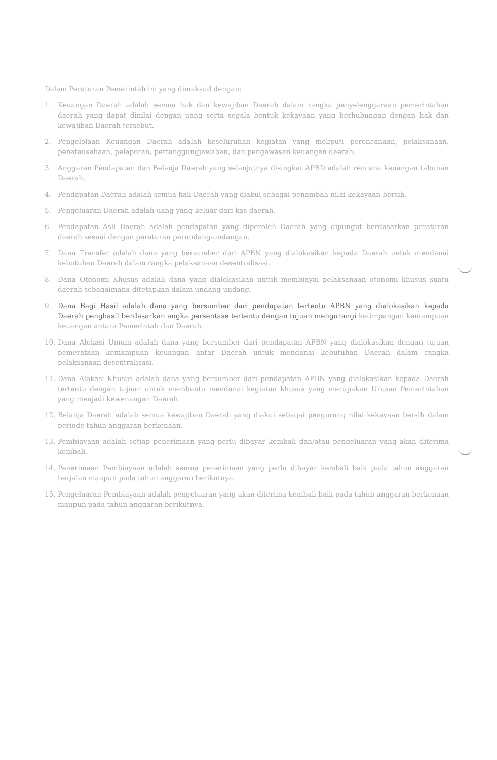Dalam Peraturan Pemerintah ini yang dimaksud dengan:
1. Keuangan Daerah adalah semua hak dan kewajiban Daerah dalam rangka penyelenggaraan pemerintahan daerah yang dapat dinilai dengan uang serta segala bentuk kekayaan yang berhubungan dengan hak dan kewajiban Daerah tersebut.
2. Pengelolaan Keuangan Daerah adalah keseluruhan kegiatan yang meliputi perencanaan, pelaksanaan, penatausahaan, pelaporan, pertanggungjawaban, dan pengawasan keuangan daerah.
3. Anggaran Pendapatan dan Belanja Daerah yang selanjutnya disingkat APBD adalah rencana keuangan tahunan Daerah.
4. Pendapatan Daerah adalah semua hak Daerah yang diakui sebagai penambah nilai kekayaan bersih.
5. Pengeluaran Daerah adalah uang yang keluar dari kas daerah.
6. Pendapatan Asli Daerah adalah pendapatan yang diperoleh Daerah yang dipungut berdasarkan peraturan daerah sesuai dengan peraturan perundang-undangan.
7. Dana Transfer adalah dana yang bersumber dari APBN yang dialokasikan kepada Daerah untuk mendanai kebutuhan Daerah dalam rangka pelaksanaan desentralisasi.
8. Dana Otonomi Khusus adalah dana yang dialokasikan untuk membiayai pelaksanaan otonomi khusus suatu daerah sebagaimana ditetapkan dalam undang-undang.
9. Dana Bagi Hasil adalah dana yang bersumber dari pendapatan tertentu APBN yang dialokasikan kepada Daerah penghasil berdasarkan angka persentase tertentu dengan tujuan mengurangi ketimpangan kemampuan keuangan antara Pemerintah dan Daerah.
10. Dana Alokasi Umum adalah dana yang bersumber dari pendapatan APBN yang dialokasikan dengan tujuan pemerataan kemampuan keuangan antar Daerah untuk mendanai kebutuhan Daerah dalam rangka pelaksanaan desentralisasi.
11. Dana Alokasi Khusus adalah dana yang bersumber dari pendapatan APBN yang dialokasikan kepada Daerah tertentu dengan tujuan untuk membantu mendanai kegiatan khusus yang merupakan Urusan Pemerintahan yang menjadi kewenangan Daerah.
12. Belanja Daerah adalah semua kewajiban Daerah yang diakui sebagai pengurang nilai kekayaan bersih dalam periode tahun anggaran berkenaan.
13. Pembiayaan adalah setiap penerimaan yang perlu dibayar kembali dan/atau pengeluaran yang akan diterima kembali.
14. Penerimaan Pembiayaan adalah semua penerimaan yang perlu dibayar kembali baik pada tahun anggaran berjalan maupun pada tahun anggaran berikutnya.
15. Pengeluaran Pembiayaan adalah pengeluaran yang akan diterima kembali baik pada tahun anggaran berkenaan maupun pada tahun anggaran berikutnya.